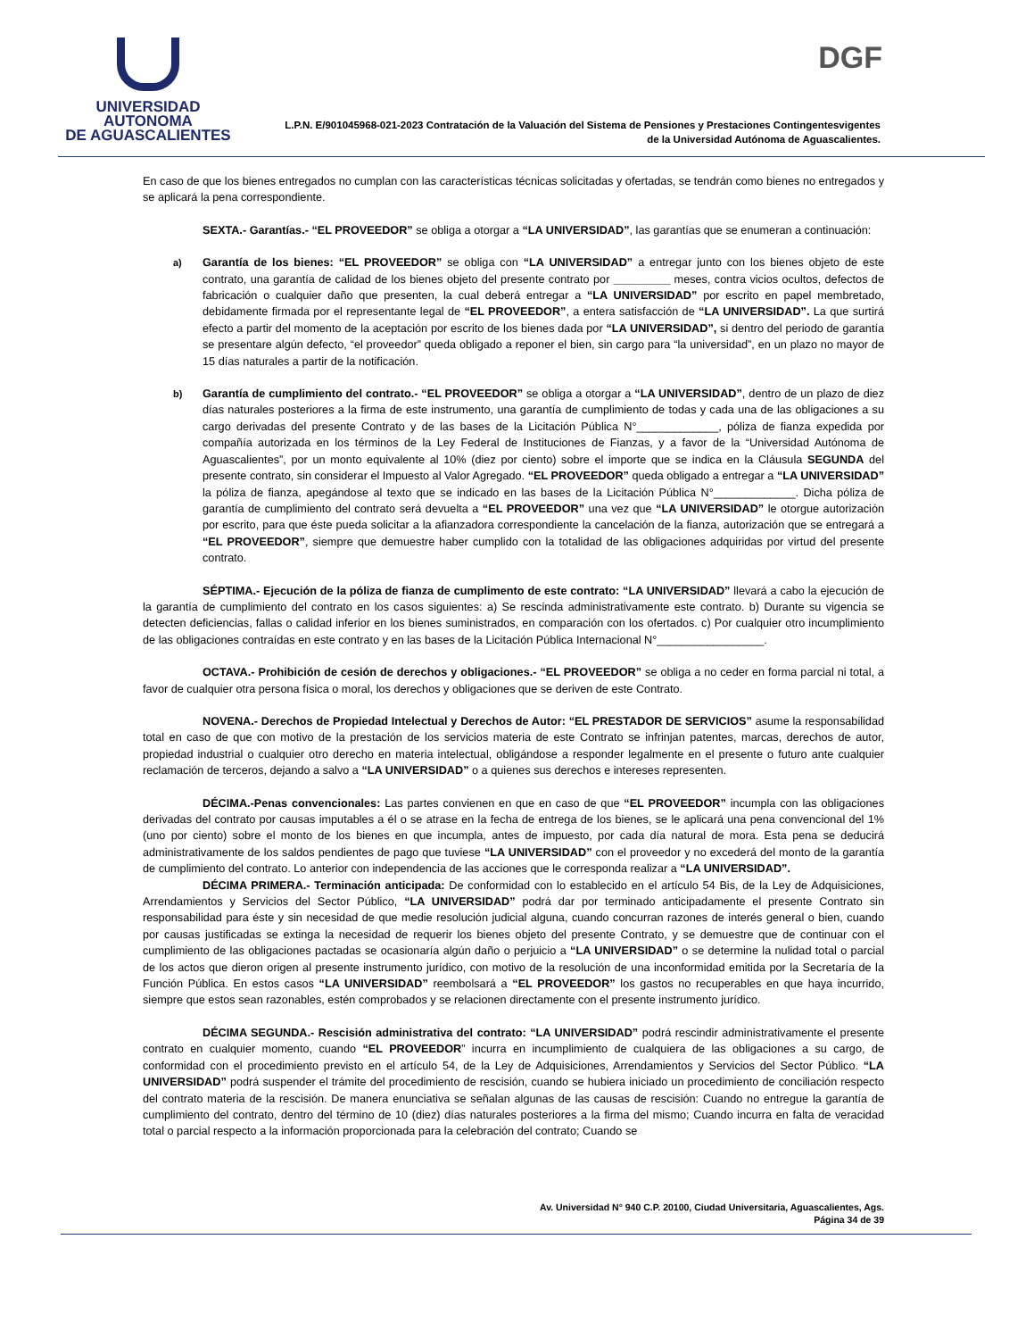UNIVERSIDAD AUTONOMA
DE AGUASCALIENTES
DGF
L.P.N. E/901045968-021-2023 Contratación de la Valuación del Sistema de Pensiones y Prestaciones Contingentesvigentes
de la Universidad Autónoma de Aguascalientes.
En caso de que los bienes entregados no cumplan con las características técnicas solicitadas y ofertadas, se tendrán como bienes no entregados y se aplicará la pena correspondiente.
SEXTA.- Garantías.- “EL PROVEEDOR” se obliga a otorgar a “LA UNIVERSIDAD”, las garantías que se enumeran a continuación:
a)
Garantía de los bienes: “EL PROVEEDOR” se obliga con “LA UNIVERSIDAD” a entregar junto con los bienes objeto de este contrato, una garantía de calidad de los bienes objeto del presente contrato por _________ meses, contra vicios ocultos, defectos de fabricación o cualquier daño que presenten, la cual deberá entregar a “LA UNIVERSIDAD” por escrito en papel membretado, debidamente firmada por el representante legal de “EL PROVEEDOR”, a entera satisfacción de “LA UNIVERSIDAD”. La que surtirá efecto a partir del momento de la aceptación por escrito de los bienes dada por “LA UNIVERSIDAD”, si dentro del periodo de garantía se presentare algún defecto, “el proveedor” queda obligado a reponer el bien, sin cargo para “la universidad”, en un plazo no mayor de 15 días naturales a partir de la notificación.
b)
Garantía de cumplimiento del contrato.- “EL PROVEEDOR” se obliga a otorgar a “LA UNIVERSIDAD”, dentro de un plazo de diez días naturales posteriores a la firma de este instrumento, una garantía de cumplimiento de todas y cada una de las obligaciones a su cargo derivadas del presente Contrato y de las bases de la Licitación Pública N°_____________, póliza de fianza expedida por compañía autorizada en los términos de la Ley Federal de Instituciones de Fianzas, y a favor de la “Universidad Autónoma de Aguascalientes”, por un monto equivalente al 10% (diez por ciento) sobre el importe que se indica en la Cláusula SEGUNDA del presente contrato, sin considerar el Impuesto al Valor Agregado. “EL PROVEEDOR” queda obligado a entregar a “LA UNIVERSIDAD” la póliza de fianza, apegándose al texto que se indicado en las bases de la Licitación Pública N°_____________. Dicha póliza de garantía de cumplimiento del contrato será devuelta a “EL PROVEEDOR” una vez que “LA UNIVERSIDAD” le otorgue autorización por escrito, para que éste pueda solicitar a la afianzadora correspondiente la cancelación de la fianza, autorización que se entregará a “EL PROVEEDOR”, siempre que demuestre haber cumplido con la totalidad de las obligaciones adquiridas por virtud del presente contrato.
SÉPTIMA.- Ejecución de la póliza de fianza de cumplimento de este contrato: “LA UNIVERSIDAD” llevará a cabo la ejecución de la garantía de cumplimiento del contrato en los casos siguientes: a) Se rescinda administrativamente este contrato. b) Durante su vigencia se detecten deficiencias, fallas o calidad inferior en los bienes suministrados, en comparación con los ofertados. c) Por cualquier otro incumplimiento de las obligaciones contraídas en este contrato y en las bases de la Licitación Pública Internacional N°_________________.
OCTAVA.- Prohibición de cesión de derechos y obligaciones.- “EL PROVEEDOR” se obliga a no ceder en forma parcial ni total, a favor de cualquier otra persona física o moral, los derechos y obligaciones que se deriven de este Contrato.
NOVENA.- Derechos de Propiedad Intelectual y Derechos de Autor: “EL PRESTADOR DE SERVICIOS” asume la responsabilidad total en caso de que con motivo de la prestación de los servicios materia de este Contrato se infrinjan patentes, marcas, derechos de autor, propiedad industrial o cualquier otro derecho en materia intelectual, obligándose a responder legalmente en el presente o futuro ante cualquier reclamación de terceros, dejando a salvo a “LA UNIVERSIDAD” o a quienes sus derechos e intereses representen.
DÉCIMA.-Penas convencionales: Las partes convienen en que en caso de que “EL PROVEEDOR” incumpla con las obligaciones derivadas del contrato por causas imputables a él o se atrase en la fecha de entrega de los bienes, se le aplicará una pena convencional del 1% (uno por ciento) sobre el monto de los bienes en que incumpla, antes de impuesto, por cada día natural de mora. Esta pena se deducirá administrativamente de los saldos pendientes de pago que tuviese “LA UNIVERSIDAD” con el proveedor y no excederá del monto de la garantía de cumplimiento del contrato. Lo anterior con independencia de las acciones que le corresponda realizar a “LA UNIVERSIDAD”.
DÉCIMA PRIMERA.- Terminación anticipada: De conformidad con lo establecido en el artículo 54 Bis, de la Ley de Adquisiciones, Arrendamientos y Servicios del Sector Público, “LA UNIVERSIDAD” podrá dar por terminado anticipadamente el presente Contrato sin responsabilidad para éste y sin necesidad de que medie resolución judicial alguna, cuando concurran razones de interés general o bien, cuando por causas justificadas se extinga la necesidad de requerir los bienes objeto del presente Contrato, y se demuestre que de continuar con el cumplimiento de las obligaciones pactadas se ocasionaría algún daño o perjuicio a “LA UNIVERSIDAD” o se determine la nulidad total o parcial de los actos que dieron origen al presente instrumento jurídico, con motivo de la resolución de una inconformidad emitida por la Secretaría de la Función Pública. En estos casos “LA UNIVERSIDAD” reembolsará a “EL PROVEEDOR” los gastos no recuperables en que haya incurrido, siempre que estos sean razonables, estén comprobados y se relacionen directamente con el presente instrumento jurídico.
DÉCIMA SEGUNDA.- Rescisión administrativa del contrato: “LA UNIVERSIDAD” podrá rescindir administrativamente el presente contrato en cualquier momento, cuando “EL PROVEEDOR” incurra en incumplimiento de cualquiera de las obligaciones a su cargo, de conformidad con el procedimiento previsto en el artículo 54, de la Ley de Adquisiciones, Arrendamientos y Servicios del Sector Público. “LA UNIVERSIDAD” podrá suspender el trámite del procedimiento de rescisión, cuando se hubiera iniciado un procedimiento de conciliación respecto del contrato materia de la rescisión. De manera enunciativa se señalan algunas de las causas de rescisión: Cuando no entregue la garantía de cumplimiento del contrato, dentro del término de 10 (diez) días naturales posteriores a la firma del mismo; Cuando incurra en falta de veracidad total o parcial respecto a la información proporcionada para la celebración del contrato; Cuando se
Av. Universidad N° 940 C.P. 20100, Ciudad Universitaria, Aguascalientes, Ags.
Página 34 de 39